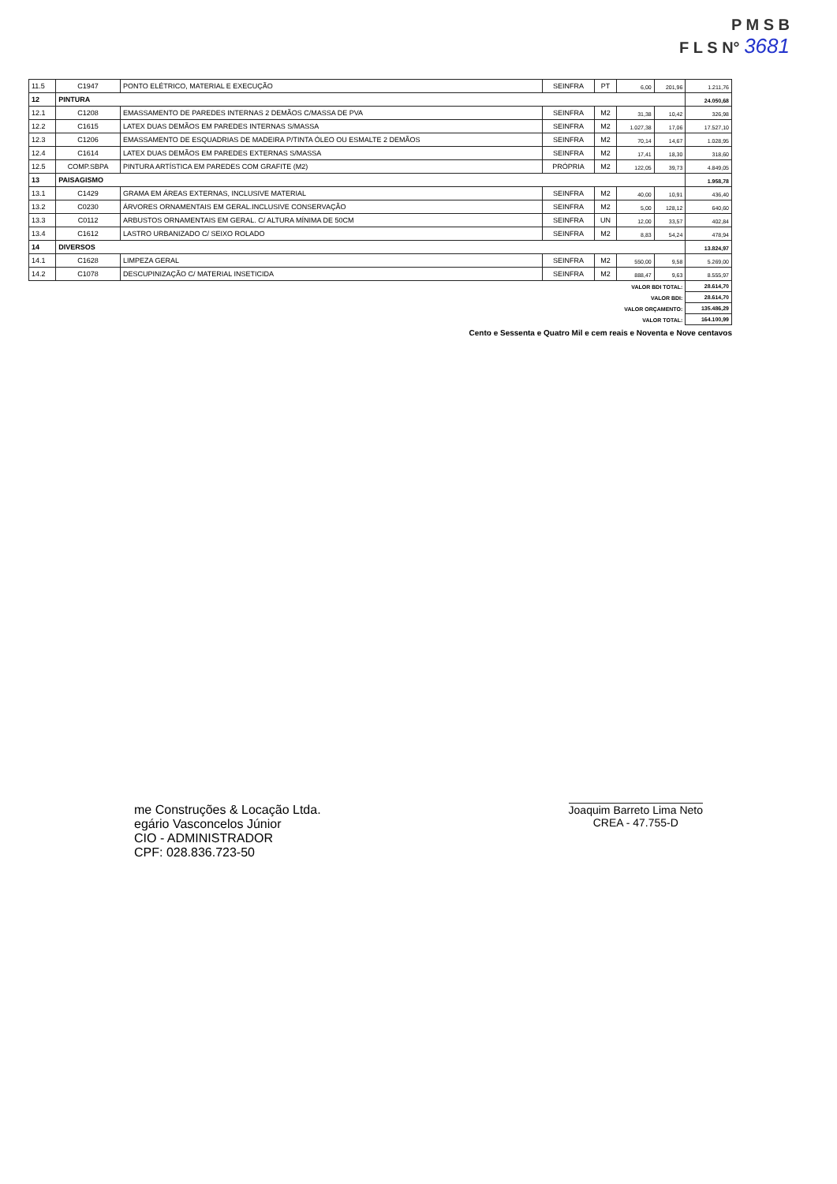P M S B
F L S N° 3681
| 11.5 | C1947 | PONTO ELÉTRICO, MATERIAL E EXECUÇÃO | SEINFRA | PT | 6,00 | 201,96 | 1.211,76 |
| 12 | PINTURA | | | | | | 24.050,68 |
| 12.1 | C1208 | EMASSAMENTO DE PAREDES INTERNAS 2 DEMÃOS C/MASSA DE PVA | SEINFRA | M2 | 31,38 | 10,42 | 326,98 |
| 12.2 | C1615 | LATEX DUAS DEMÃOS EM PAREDES INTERNAS S/MASSA | SEINFRA | M2 | 1.027,38 | 17,06 | 17.527,10 |
| 12.3 | C1206 | EMASSAMENTO DE ESQUADRIAS DE MADEIRA P/TINTA ÓLEO OU ESMALTE 2 DEMÃOS | SEINFRA | M2 | 70,14 | 14,67 | 1.028,95 |
| 12.4 | C1614 | LATEX DUAS DEMÃOS EM PAREDES EXTERNAS S/MASSA | SEINFRA | M2 | 17,41 | 18,30 | 318,60 |
| 12.5 | COMP.SBPA | PINTURA ARTÍSTICA EM PAREDES COM GRAFITE (M2) | PRÓPRIA | M2 | 122,05 | 39,73 | 4.849,05 |
| 13 | PAISAGISMO | | | | | | 1.958,78 |
| 13.1 | C1429 | GRAMA EM ÁREAS EXTERNAS, INCLUSIVE MATERIAL | SEINFRA | M2 | 40,00 | 10,91 | 436,40 |
| 13.2 | C0230 | ÁRVORES ORNAMENTAIS EM GERAL.INCLUSIVE CONSERVAÇÃO | SEINFRA | M2 | 5,00 | 128,12 | 640,60 |
| 13.3 | C0112 | ARBUSTOS ORNAMENTAIS EM GERAL. C/ ALTURA MÍNIMA DE 50CM | SEINFRA | UN | 12,00 | 33,57 | 402,84 |
| 13.4 | C1612 | LASTRO URBANIZADO C/ SEIXO ROLADO | SEINFRA | M2 | 8,83 | 54,24 | 478,94 |
| 14 | DIVERSOS | | | | | | 13.824,97 |
| 14.1 | C1628 | LIMPEZA GERAL | SEINFRA | M2 | 550,00 | 9,58 | 5.269,00 |
| 14.2 | C1078 | DESCUPINIZAÇÃO C/ MATERIAL INSETICIDA | SEINFRA | M2 | 888,47 | 9,63 | 8.555,97 |
| VALOR BDI TOTAL: | | | | | | | 28.614,70 |
| VALOR BDI: | | | | | | | 28.614,70 |
| VALOR ORÇAMENTO: | | | | | | | 135.486,29 |
| VALOR TOTAL: | | | | | | | 164.100,99 |
Cento e Sessenta e Quatro Mil e cem reais e Noventa e Nove centavos
me Construções & Locação Ltda.
egário Vasconcelos Júnior
CIO - ADMINISTRADOR
CPF: 028.836.723-50
Joaquim Barreto Lima Neto
CREA - 47.755-D